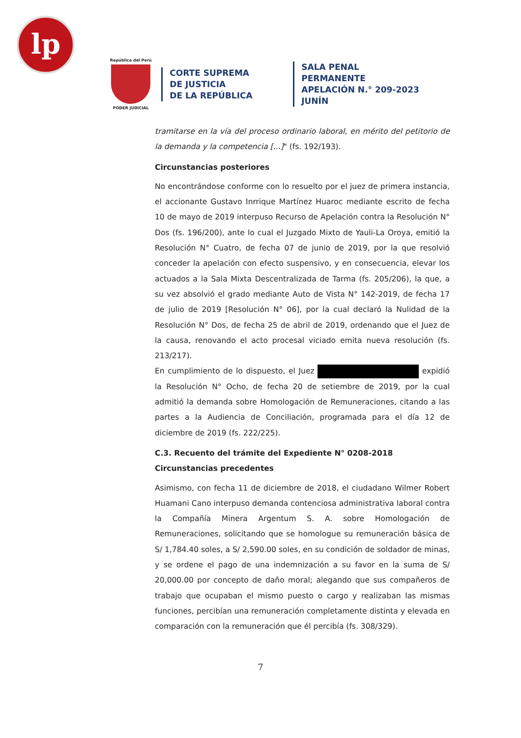lp
República del Perú
PODER JUDICIAL
CORTE SUPREMA
DE JUSTICIA
DE LA REPÚBLICA
SALA PENAL PERMANENTE
APELACIÓN N.° 209-2023
JUNÍN
tramitarse en la vía del proceso ordinario laboral, en mérito del petitorio de la demanda y la competencia [...]" (fs. 192/193).
Circunstancias posteriores
No encontrándose conforme con lo resuelto por el juez de primera instancia, el accionante Gustavo Inrrique Martínez Huaroc mediante escrito de fecha 10 de mayo de 2019 interpuso Recurso de Apelación contra la Resolución N° Dos (fs. 196/200), ante lo cual el Juzgado Mixto de Yauli-La Oroya, emitió la Resolución N° Cuatro, de fecha 07 de junio de 2019, por la que resolvió conceder la apelación con efecto suspensivo, y en consecuencia, elevar los actuados a la Sala Mixta Descentralizada de Tarma (fs. 205/206), la que, a su vez absolvió el grado mediante Auto de Vista N° 142-2019, de fecha 17 de julio de 2019 [Resolución N° 06], por la cual declaró la Nulidad de la Resolución N° Dos, de fecha 25 de abril de 2019, ordenando que el Juez de la causa, renovando el acto procesal viciado emita nueva resolución (fs. 213/217).
En cumplimiento de lo dispuesto, el Juez expidió la Resolución N° Ocho, de fecha 20 de setiembre de 2019, por la cual admitió la demanda sobre Homologación de Remuneraciones, citando a las partes a la Audiencia de Conciliación, programada para el día 12 de diciembre de 2019 (fs. 222/225).
C.3. Recuento del trámite del Expediente N° 0208-2018
Circunstancias precedentes
Asimismo, con fecha 11 de diciembre de 2018, el ciudadano Wilmer Robert Huamani Cano interpuso demanda contenciosa administrativa laboral contra la Compañía Minera Argentum S. A. sobre Homologación de Remuneraciones, solicitando que se homologue su remuneración básica de S/ 1,784.40 soles, a S/ 2,590.00 soles, en su condición de soldador de minas, y se ordene el pago de una indemnización a su favor en la suma de S/ 20,000.00 por concepto de daño moral; alegando que sus compañeros de trabajo que ocupaban el mismo puesto o cargo y realizaban las mismas funciones, percibían una remuneración completamente distinta y elevada en comparación con la remuneración que él percibía (fs. 308/329).
7